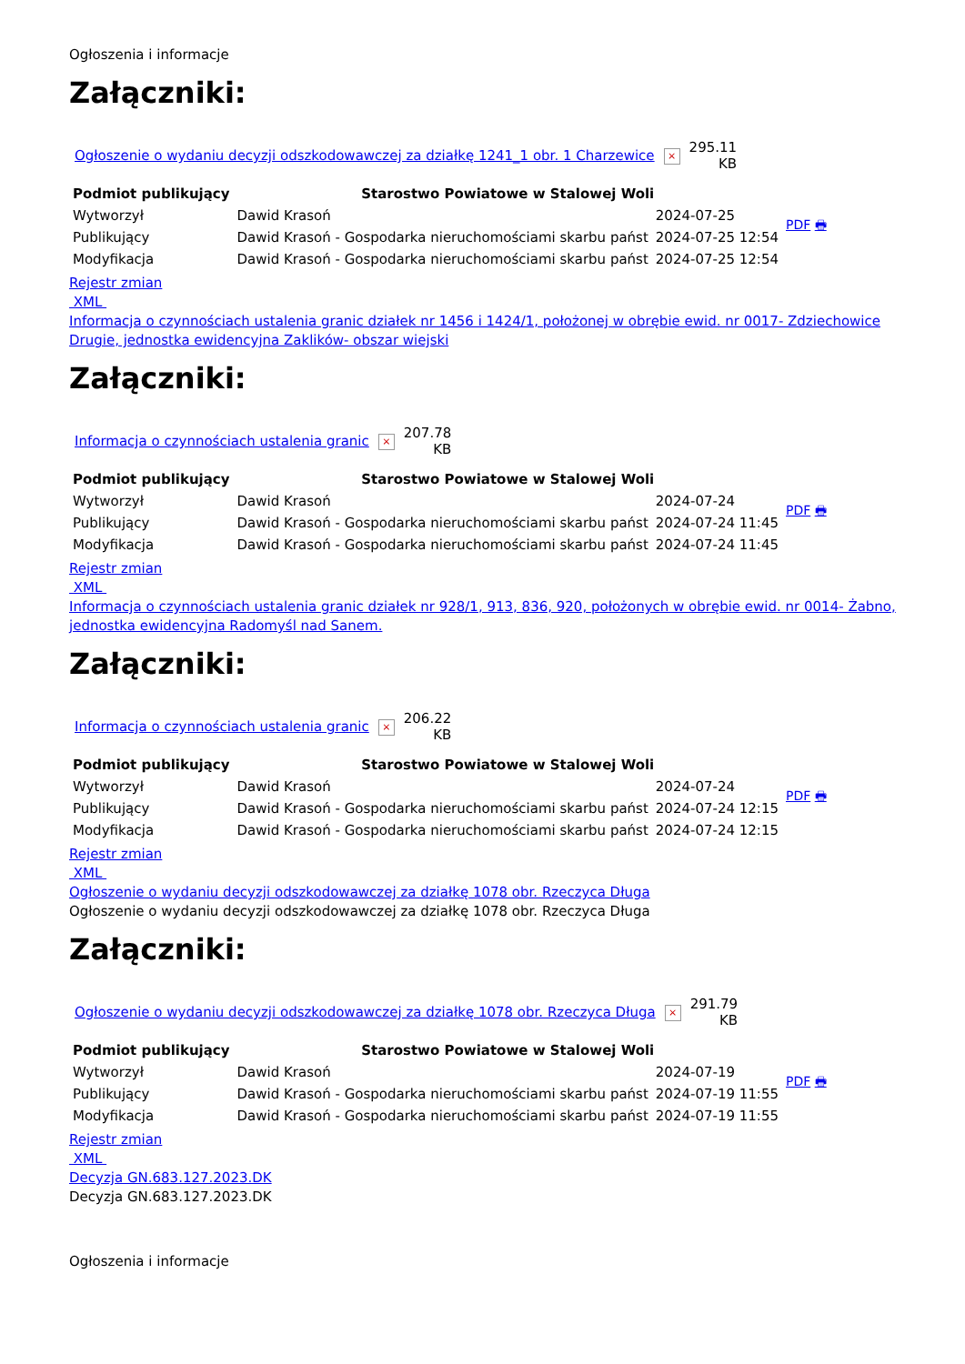Ogłoszenia i informacje
Załączniki:
| Ogłoszenie o wydaniu decyzji odszkodowawczej za działkę 1241_1 obr. 1 Charzewice | × | 295.11 KB |
| Podmiot publikujący | Starostwo Powiatowe w Stalowej Woli | | PDF 🖶 |
| Wytworzył | Dawid Krasoń | 2024-07-25 | |
| Publikujący | Dawid Krasoń - Gospodarka nieruchomościami skarbu państ | 2024-07-25 12:54 | |
| Modyfikacja | Dawid Krasoń - Gospodarka nieruchomościami skarbu państ | 2024-07-25 12:54 | |
Rejestr zmian
XML
Informacja o czynnościach ustalenia granic działek nr 1456 i 1424/1, położonej w obrębie ewid. nr 0017- Zdziechowice Drugie, jednostka ewidencyjna Zaklików- obszar wiejski
Załączniki:
| Informacja o czynnościach ustalenia granic | × | 207.78 KB |
| Podmiot publikujący | Starostwo Powiatowe w Stalowej Woli | | PDF 🖶 |
| Wytworzył | Dawid Krasoń | 2024-07-24 | |
| Publikujący | Dawid Krasoń - Gospodarka nieruchomościami skarbu państ | 2024-07-24 11:45 | |
| Modyfikacja | Dawid Krasoń - Gospodarka nieruchomościami skarbu państ | 2024-07-24 11:45 | |
Rejestr zmian
XML
Informacja o czynnościach ustalenia granic działek nr 928/1, 913, 836, 920, położonych w obrębie ewid. nr 0014- Żabno, jednostka ewidencyjna Radomyśl nad Sanem.
Załączniki:
| Informacja o czynnościach ustalenia granic | × | 206.22 KB |
| Podmiot publikujący | Starostwo Powiatowe w Stalowej Woli | | PDF 🖶 |
| Wytworzył | Dawid Krasoń | 2024-07-24 | |
| Publikujący | Dawid Krasoń - Gospodarka nieruchomościami skarbu państ | 2024-07-24 12:15 | |
| Modyfikacja | Dawid Krasoń - Gospodarka nieruchomościami skarbu państ | 2024-07-24 12:15 | |
Rejestr zmian
XML
Ogłoszenie o wydaniu decyzji odszkodowawczej za działkę 1078 obr. Rzeczyca Długa
Ogłoszenie o wydaniu decyzji odszkodowawczej za działkę 1078 obr. Rzeczyca Długa
Załączniki:
| Ogłoszenie o wydaniu decyzji odszkodowawczej za działkę 1078 obr. Rzeczyca Długa | × | 291.79 KB |
| Podmiot publikujący | Starostwo Powiatowe w Stalowej Woli | | PDF 🖶 |
| Wytworzył | Dawid Krasoń | 2024-07-19 | |
| Publikujący | Dawid Krasoń - Gospodarka nieruchomościami skarbu państ | 2024-07-19 11:55 | |
| Modyfikacja | Dawid Krasoń - Gospodarka nieruchomościami skarbu państ | 2024-07-19 11:55 | |
Rejestr zmian
XML
Decyzja GN.683.127.2023.DK
Decyzja GN.683.127.2023.DK
Ogłoszenia i informacje